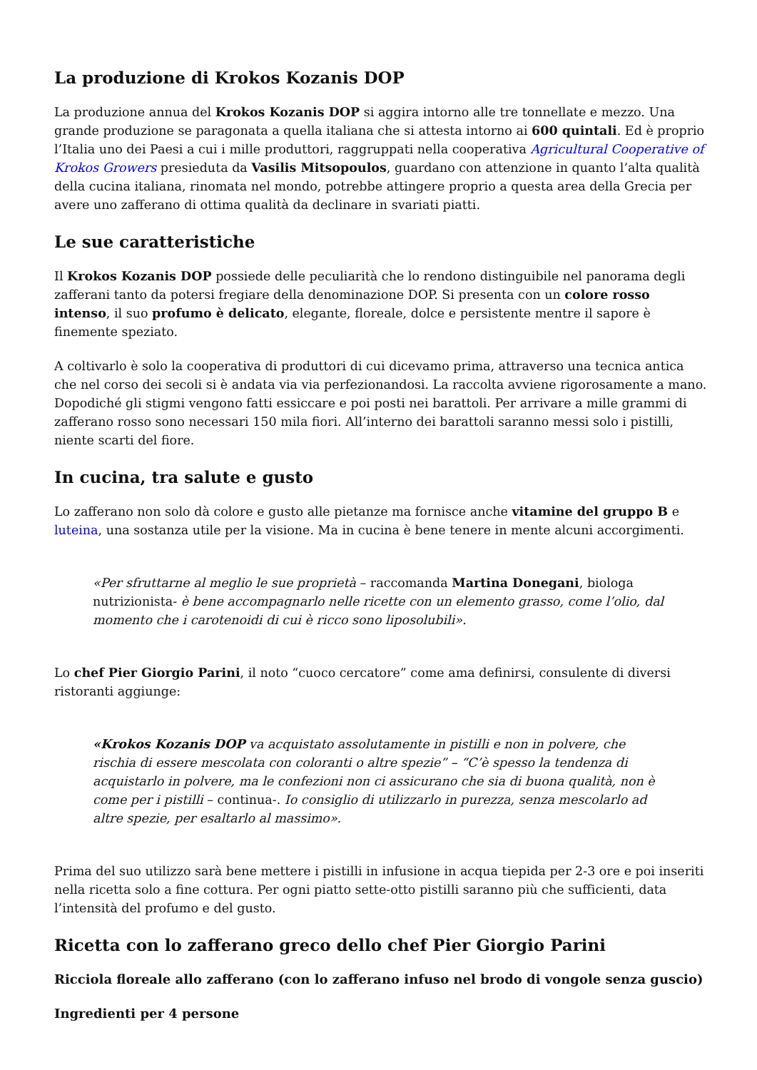La produzione di Krokos Kozanis DOP
La produzione annua del Krokos Kozanis DOP si aggira intorno alle tre tonnellate e mezzo. Una grande produzione se paragonata a quella italiana che si attesta intorno ai 600 quintali. Ed è proprio l’Italia uno dei Paesi a cui i mille produttori, raggruppati nella cooperativa Agricultural Cooperative of Krokos Growers presieduta da Vasilis Mitsopoulos, guardano con attenzione in quanto l’alta qualità della cucina italiana, rinomata nel mondo, potrebbe attingere proprio a questa area della Grecia per avere uno zafferano di ottima qualità da declinare in svariati piatti.
Le sue caratteristiche
Il Krokos Kozanis DOP possiede delle peculiarità che lo rendono distinguibile nel panorama degli zafferani tanto da potersi fregiare della denominazione DOP. Si presenta con un colore rosso intenso, il suo profumo è delicato, elegante, floreale, dolce e persistente mentre il sapore è finemente speziato.
A coltivarlo è solo la cooperativa di produttori di cui dicevamo prima, attraverso una tecnica antica che nel corso dei secoli si è andata via via perfezionandosi. La raccolta avviene rigorosamente a mano. Dopodiché gli stigmi vengono fatti essiccare e poi posti nei barattoli. Per arrivare a mille grammi di zafferano rosso sono necessari 150 mila fiori. All’interno dei barattoli saranno messi solo i pistilli, niente scarti del fiore.
In cucina, tra salute e gusto
Lo zafferano non solo dà colore e gusto alle pietanze ma fornisce anche vitamine del gruppo B e luteina, una sostanza utile per la visione. Ma in cucina è bene tenere in mente alcuni accorgimenti.
«Per sfruttarne al meglio le sue proprietà – raccomanda Martina Donegani, biologa nutrizionista- è bene accompagnarlo nelle ricette con un elemento grasso, come l’olio, dal momento che i carotenoidi di cui è ricco sono liposolubili».
Lo chef Pier Giorgio Parini, il noto “cuoco cercatore” come ama definirsi, consulente di diversi ristoranti aggiunge:
«Krokos Kozanis DOP va acquistato assolutamente in pistilli e non in polvere, che rischia di essere mescolata con coloranti o altre spezie” – “C’è spesso la tendenza di acquistarlo in polvere, ma le confezioni non ci assicurano che sia di buona qualità, non è come per i pistilli – continua-. Io consiglio di utilizzarlo in purezza, senza mescolarlo ad altre spezie, per esaltarlo al massimo».
Prima del suo utilizzo sarà bene mettere i pistilli in infusione in acqua tiepida per 2-3 ore e poi inseriti nella ricetta solo a fine cottura. Per ogni piatto sette-otto pistilli saranno più che sufficienti, data l’intensità del profumo e del gusto.
Ricetta con lo zafferano greco dello chef Pier Giorgio Parini
Ricciola floreale allo zafferano (con lo zafferano infuso nel brodo di vongole senza guscio)
Ingredienti per 4 persone